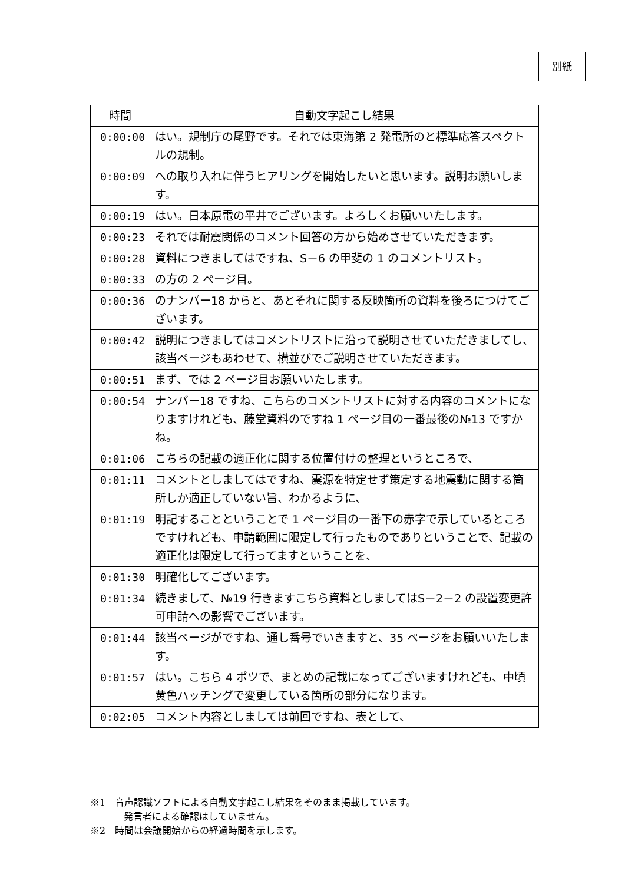別紙
| 時間 | 自動文字起こし結果 |
| --- | --- |
| 0:00:00 | はい。規制庁の尾野です。それでは東海第 2 発電所のと標準応答スペクトルの規制。 |
| 0:00:09 | への取り入れに伴うヒアリングを開始したいと思います。説明お願いします。 |
| 0:00:19 | はい。日本原電の平井でございます。よろしくお願いいたします。 |
| 0:00:23 | それでは耐震関係のコメント回答の方から始めさせていただきます。 |
| 0:00:28 | 資料につきましてはですね、S－6 の甲斐の 1 のコメントリスト。 |
| 0:00:33 | の方の 2 ページ目。 |
| 0:00:36 | のナンバー18 からと、あとそれに関する反映箇所の資料を後ろにつけてございます。 |
| 0:00:42 | 説明につきましてはコメントリストに沿って説明させていただきましてし、該当ページもあわせて、横並びでご説明させていただきます。 |
| 0:00:51 | まず、では 2 ページ目お願いいたします。 |
| 0:00:54 | ナンバー18 ですね、こちらのコメントリストに対する内容のコメントになりますけれども、藤堂資料のですね 1 ページ目の一番最後の№13 ですかね。 |
| 0:01:06 | こちらの記載の適正化に関する位置付けの整理というところで、 |
| 0:01:11 | コメントとしましてはですね、震源を特定せず策定する地震動に関する箇所しか適正していない旨、わかるように、 |
| 0:01:19 | 明記することということで 1 ページ目の一番下の赤字で示しているところですけれども、申請範囲に限定して行ったものでありということで、記載の適正化は限定して行ってますということを、 |
| 0:01:30 | 明確化してございます。 |
| 0:01:34 | 続きまして、№19 行きますこちら資料としましてはS－2－2 の設置変更許可申請への影響でございます。 |
| 0:01:44 | 該当ページがですね、通し番号でいきますと、35 ページをお願いいたします。 |
| 0:01:57 | はい。こちら 4 ポツで、まとめの記載になってございますけれども、中頃黄色ハッチングで変更している箇所の部分になります。 |
| 0:02:05 | コメント内容としましては前回ですね、表として、 |
※1　音声認識ソフトによる自動文字起こし結果をそのまま掲載しています。
発言者による確認はしていません。
※2　時間は会議開始からの経過時間を示します。